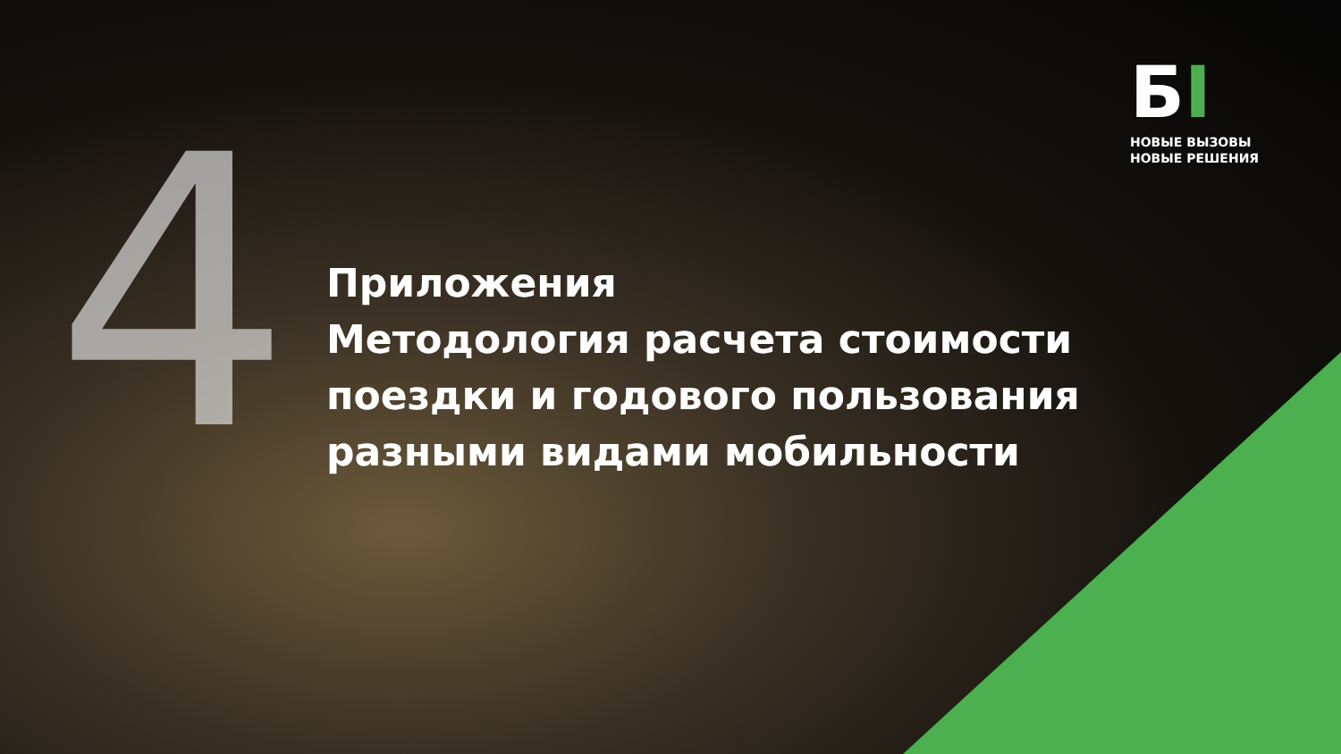4
БI
НОВЫЕ ВЫЗОВЫ
НОВЫЕ РЕШЕНИЯ
Приложения
Методология расчета стоимости
поездки и годового пользования
разными видами мобильности